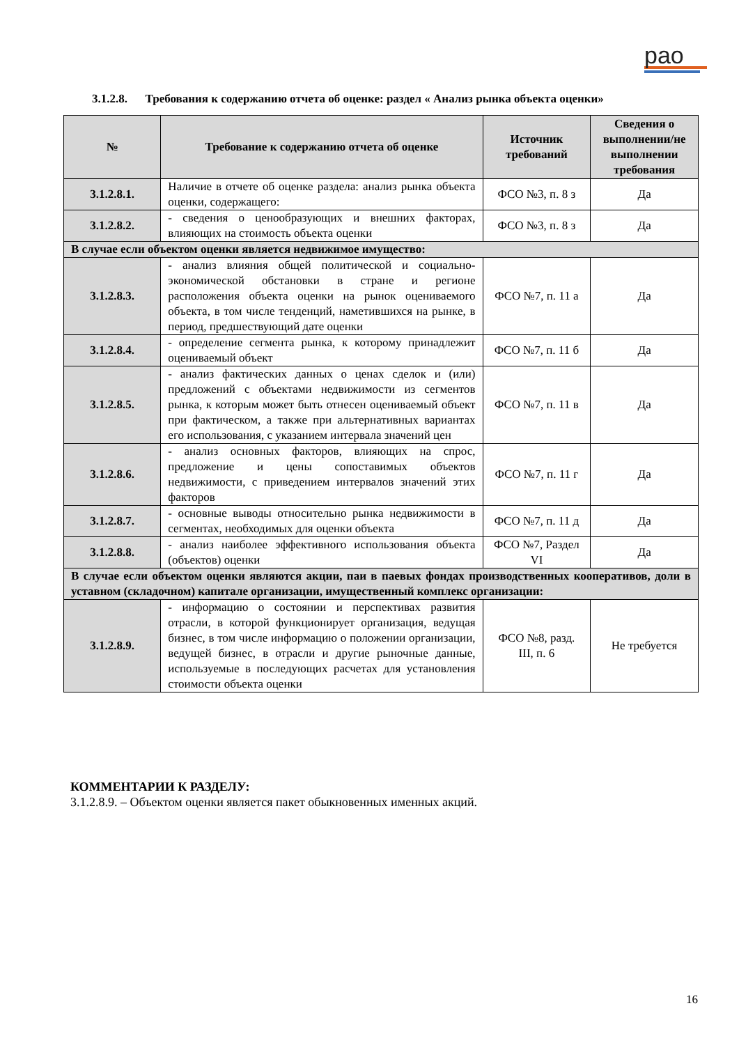рао
3.1.2.8. Требования к содержанию отчета об оценке: раздел « Анализ рынка объекта оценки»
| № | Требование к содержанию отчета об оценке | Источник требований | Сведения о выполнении/не выполнении требования |
| --- | --- | --- | --- |
| 3.1.2.8.1. | Наличие в отчете об оценке раздела: анализ рынка объекта оценки, содержащего: | ФСО №3, п. 8 з | Да |
| 3.1.2.8.2. | - сведения о ценообразующих и внешних факторах, влияющих на стоимость объекта оценки | ФСО №3, п. 8 з | Да |
| В случае если объектом оценки является недвижимое имущество: | | | |
| 3.1.2.8.3. | - анализ влияния общей политической и социально-экономической обстановки в стране и регионе расположения объекта оценки на рынок оцениваемого объекта, в том числе тенденций, наметившихся на рынке, в период, предшествующий дате оценки | ФСО №7, п. 11 а | Да |
| 3.1.2.8.4. | - определение сегмента рынка, к которому принадлежит оцениваемый объект | ФСО №7, п. 11 б | Да |
| 3.1.2.8.5. | - анализ фактических данных о ценах сделок и (или) предложений с объектами недвижимости из сегментов рынка, к которым может быть отнесен оцениваемый объект при фактическом, а также при альтернативных вариантах его использования, с указанием интервала значений цен | ФСО №7, п. 11 в | Да |
| 3.1.2.8.6. | - анализ основных факторов, влияющих на спрос, предложение и цены сопоставимых объектов недвижимости, с приведением интервалов значений этих факторов | ФСО №7, п. 11 г | Да |
| 3.1.2.8.7. | - основные выводы относительно рынка недвижимости в сегментах, необходимых для оценки объекта | ФСО №7, п. 11 д | Да |
| 3.1.2.8.8. | - анализ наиболее эффективного использования объекта (объектов) оценки | ФСО №7, Раздел VI | Да |
| В случае если объектом оценки являются акции, паи в паевых фондах производственных кооперативов, доли в уставном (складочном) капитале организации, имущественный комплекс организации: | | | |
| 3.1.2.8.9. | - информацию о состоянии и перспективах развития отрасли, в которой функционирует организация, ведущая бизнес, в том числе информацию о положении организации, ведущей бизнес, в отрасли и другие рыночные данные, используемые в последующих расчетах для установления стоимости объекта оценки | ФСО №8, разд. III, п. 6 | Не требуется |
КОММЕНТАРИИ К РАЗДЕЛУ:
3.1.2.8.9. – Объектом оценки является пакет обыкновенных именных акций.
16